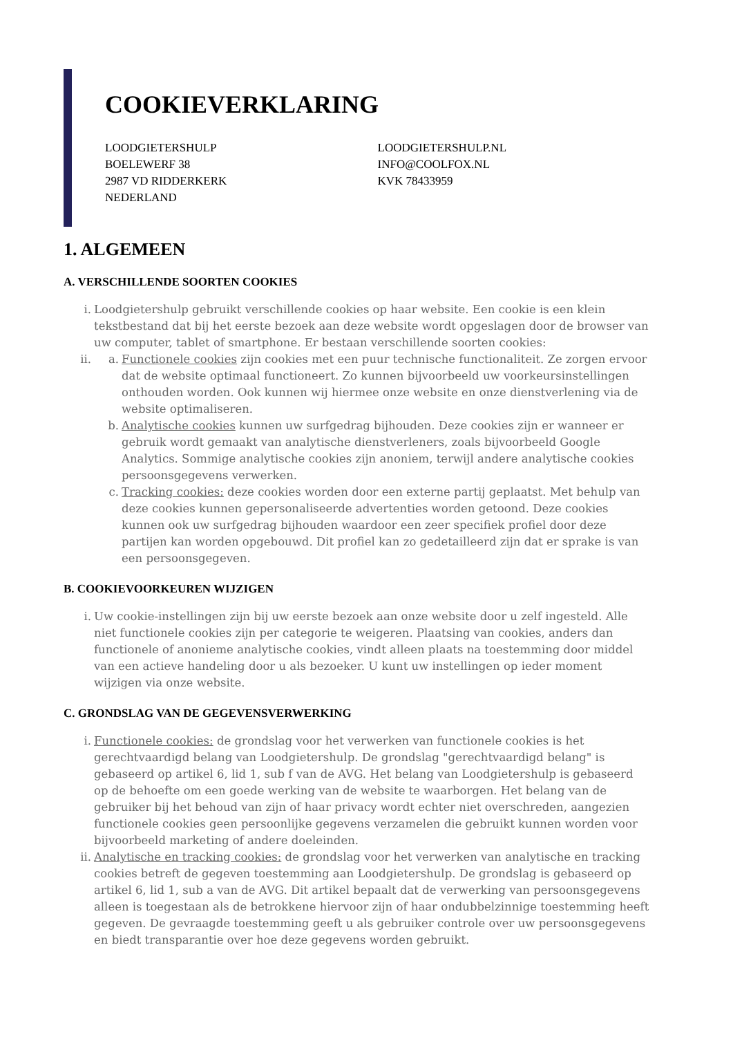COOKIEVERKLARING
LOODGIETERSHULP
BOELEWERF 38
2987 VD RIDDERKERK
NEDERLAND
LOODGIETERSHULP.NL
INFO@COOLFOX.NL
KVK 78433959
1. ALGEMEEN
A. VERSCHILLENDE SOORTEN COOKIES
i. Loodgietershulp gebruikt verschillende cookies op haar website. Een cookie is een klein tekstbestand dat bij het eerste bezoek aan deze website wordt opgeslagen door de browser van uw computer, tablet of smartphone. Er bestaan verschillende soorten cookies:
ii. a. Functionele cookies zijn cookies met een puur technische functionaliteit. Ze zorgen ervoor dat de website optimaal functioneert. Zo kunnen bijvoorbeeld uw voorkeursinstellingen onthouden worden. Ook kunnen wij hiermee onze website en onze dienstverlening via de website optimaliseren.
b. Analytische cookies kunnen uw surfgedrag bijhouden. Deze cookies zijn er wanneer er gebruik wordt gemaakt van analytische dienstverleners, zoals bijvoorbeeld Google Analytics. Sommige analytische cookies zijn anoniem, terwijl andere analytische cookies persoonsgegevens verwerken.
c. Tracking cookies: deze cookies worden door een externe partij geplaatst. Met behulp van deze cookies kunnen gepersonaliseerde advertenties worden getoond. Deze cookies kunnen ook uw surfgedrag bijhouden waardoor een zeer specifiek profiel door deze partijen kan worden opgebouwd. Dit profiel kan zo gedetailleerd zijn dat er sprake is van een persoonsgegeven.
B. COOKIEVOORKEUREN WIJZIGEN
i. Uw cookie-instellingen zijn bij uw eerste bezoek aan onze website door u zelf ingesteld. Alle niet functionele cookies zijn per categorie te weigeren. Plaatsing van cookies, anders dan functionele of anonieme analytische cookies, vindt alleen plaats na toestemming door middel van een actieve handeling door u als bezoeker. U kunt uw instellingen op ieder moment wijzigen via onze website.
C. GRONDSLAG VAN DE GEGEVENSVERWERKING
i. Functionele cookies: de grondslag voor het verwerken van functionele cookies is het gerechtvaardigd belang van Loodgietershulp. De grondslag "gerechtvaardigd belang" is gebaseerd op artikel 6, lid 1, sub f van de AVG. Het belang van Loodgietershulp is gebaseerd op de behoefte om een goede werking van de website te waarborgen. Het belang van de gebruiker bij het behoud van zijn of haar privacy wordt echter niet overschreden, aangezien functionele cookies geen persoonlijke gegevens verzamelen die gebruikt kunnen worden voor bijvoorbeeld marketing of andere doeleinden.
ii. Analytische en tracking cookies: de grondslag voor het verwerken van analytische en tracking cookies betreft de gegeven toestemming aan Loodgietershulp. De grondslag is gebaseerd op artikel 6, lid 1, sub a van de AVG. Dit artikel bepaalt dat de verwerking van persoonsgegevens alleen is toegestaan als de betrokkene hiervoor zijn of haar ondubbelzinnige toestemming heeft gegeven. De gevraagde toestemming geeft u als gebruiker controle over uw persoonsgegevens en biedt transparantie over hoe deze gegevens worden gebruikt.